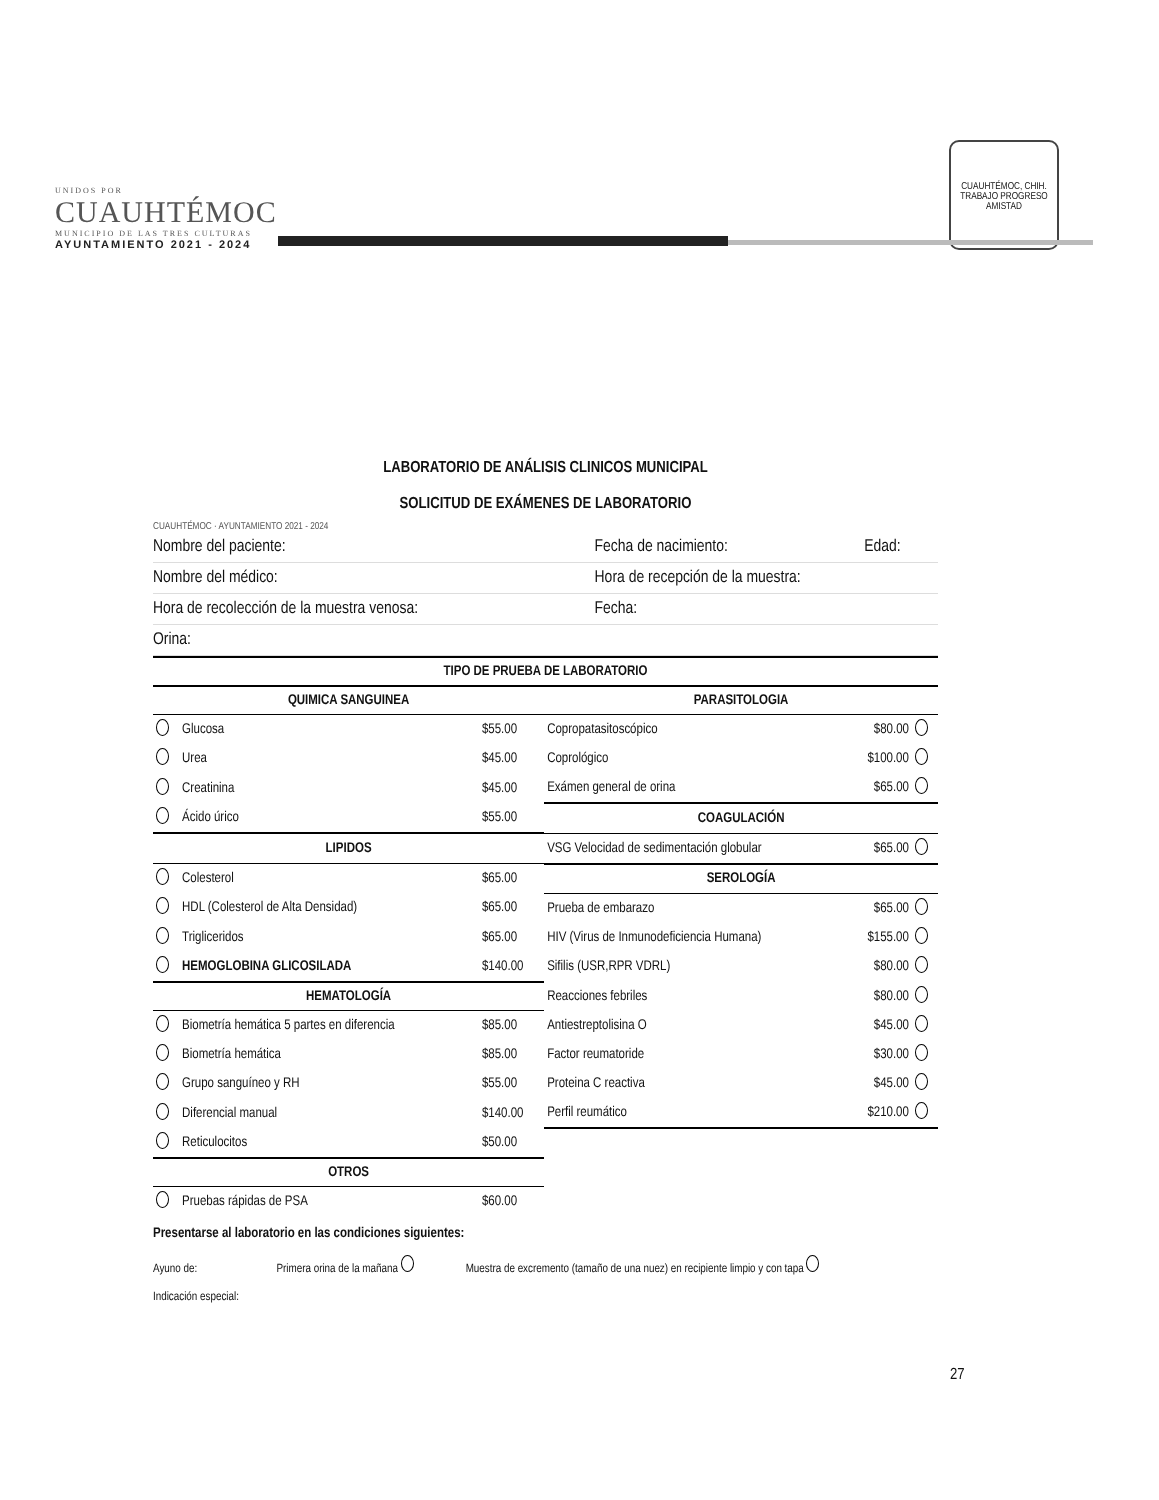UNIDOS POR
CUAUHTÉMOC
MUNICIPIO DE LAS TRES CULTURAS
AYUNTAMIENTO 2021 - 2024
CUAUHTÉMOC, CHIH.
TRABAJO PROGRESO AMISTAD
LABORATORIO DE ANÁLISIS CLINICOS MUNICIPAL
SOLICITUD DE EXÁMENES DE LABORATORIO
CUAUHTÉMOC · AYUNTAMIENTO 2021 - 2024
| Nombre del paciente: | Fecha de nacimiento: | Edad: |
| Nombre del médico: | Hora de recepción de la muestra: | |
| Hora de recolección de la muestra venosa: | Fecha: | |
| Orina: | | |
| TIPO DE PRUEBA DE LABORATORIO | | | | | |
| --- | --- | --- | --- | --- | --- |
| QUIMICA SANGUINEA | | | PARASITOLOGIA | | |
| | Glucosa | $55.00 | Copropatasitoscópico | $80.00 | |
| | Urea | $45.00 | Coprológico | $100.00 | |
| | Creatinina | $45.00 | Exámen general de orina | $65.00 | |
| | Ácido úrico | $55.00 | COAGULACIÓN | | |
| LIPIDOS | | | VSG Velocidad de sedimentación globular | $65.00 | |
| | Colesterol | $65.00 | SEROLOGÍA | | |
| | HDL (Colesterol de Alta Densidad) | $65.00 | Prueba de embarazo | $65.00 | |
| | Trigliceridos | $65.00 | HIV (Virus de Inmunodeficiencia Humana) | $155.00 | |
| | HEMOGLOBINA GLICOSILADA | $140.00 | Sifilis (USR,RPR VDRL) | $80.00 | |
| HEMATOLOGÍA | | | Reacciones febriles | $80.00 | |
| | Biometría hemática 5 partes en diferencia | $85.00 | Antiestreptolisina O | $45.00 | |
| | Biometría hemática | $85.00 | Factor reumatoride | $30.00 | |
| | Grupo sanguíneo y RH | $55.00 | Proteina C reactiva | $45.00 | |
| | Diferencial manual | $140.00 | Perfil reumático | $210.00 | |
| | Reticulocitos | $50.00 | | | |
| OTROS | | | | | |
| | Pruebas rápidas de PSA | $60.00 | | | |
Presentarse al laboratorio en las condiciones siguientes:
Ayuno de: Primera orina de la mañana Muestra de excremento (tamaño de una nuez) en recipiente limpio y con tapa
Indicación especial:
27